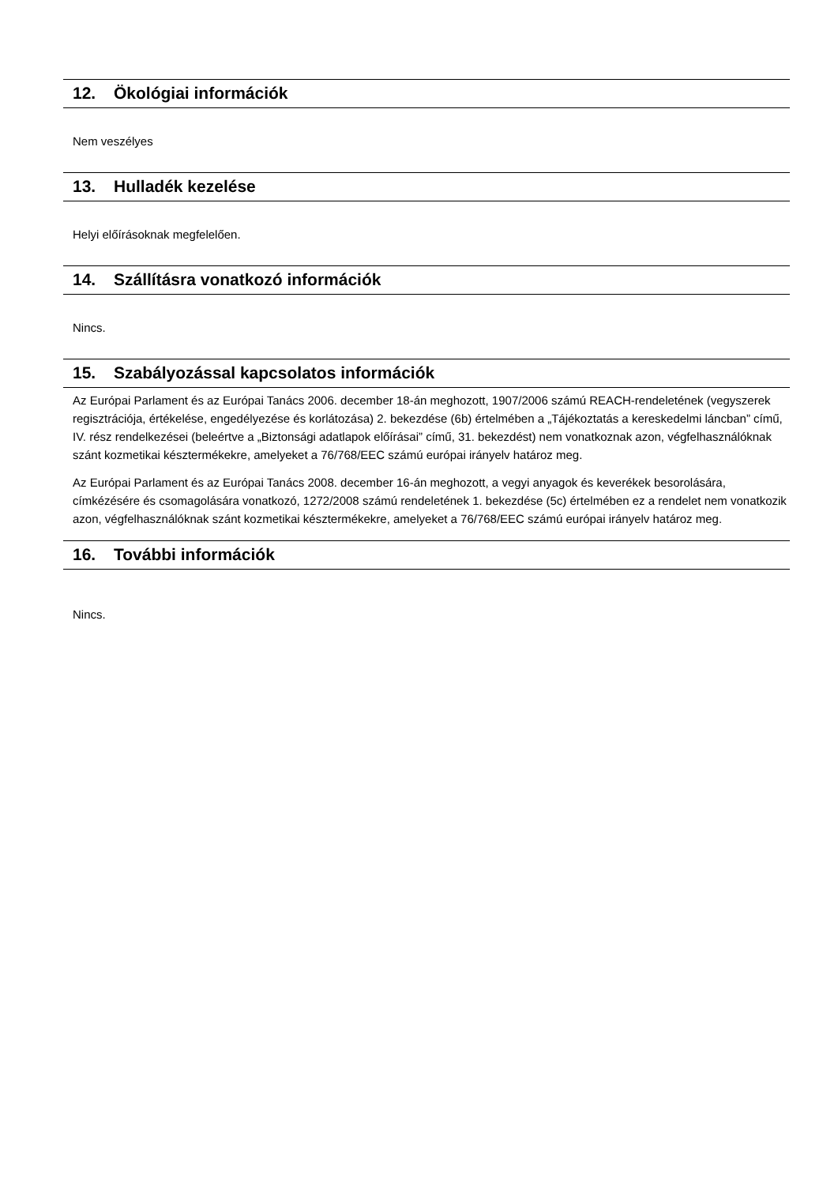12. Ökológiai információk
Nem veszélyes
13. Hulladék kezelése
Helyi előírásoknak megfelelően.
14. Szállításra vonatkozó információk
Nincs.
15. Szabályozással kapcsolatos információk
Az Európai Parlament és az Európai Tanács 2006. december 18-án meghozott, 1907/2006 számú REACH-rendeletének (vegyszerek regisztrációja, értékelése, engedélyezése és korlátozása) 2. bekezdése (6b) értelmében a „Tájékoztatás a kereskedelmi láncban” című, IV. rész rendelkezései (beleértve a „Biztonsági adatlapok előírásai” című, 31. bekezdést) nem vonatkoznak azon, végfelhasználóknak szánt kozmetikai késztermékekre, amelyeket a 76/768/EEC számú európai irányelv határoz meg.
Az Európai Parlament és az Európai Tanács 2008. december 16-án meghozott, a vegyi anyagok és keverékek besorolására, címkézésére és csomagolására vonatkozó, 1272/2008 számú rendeletének 1. bekezdése (5c) értelmében ez a rendelet nem vonatkozik azon, végfelhasználóknak szánt kozmetikai késztermékekre, amelyeket a 76/768/EEC számú európai irányelv határoz meg.
16. További információk
Nincs.